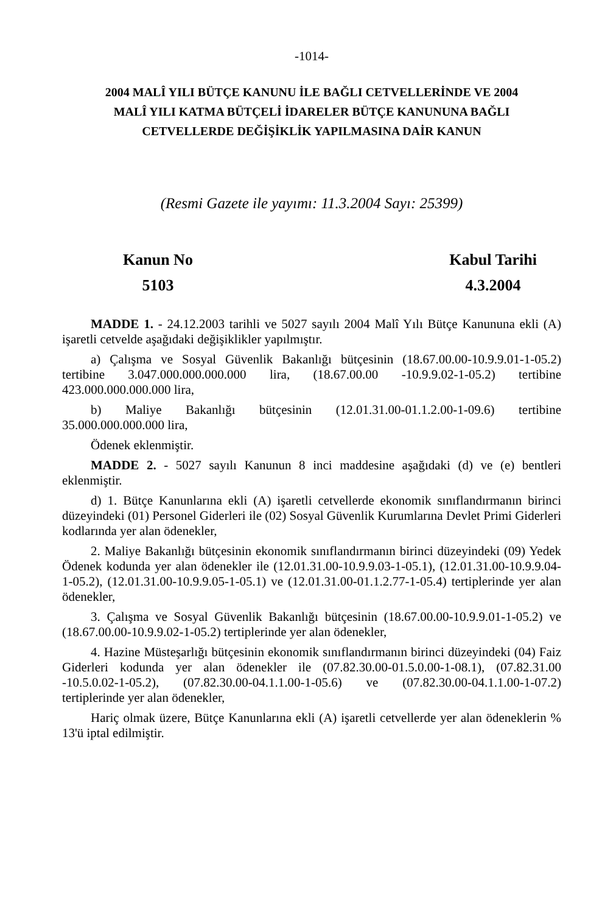-1014-
2004 MALÎ YILI BÜTÇE KANUNU İLE BAĞLI CETVELLERİNDE VE 2004
MALÎ YILI KATMA BÜTÇELİ İDARELER BÜTÇE KANUNUNA BAĞLI
CETVELLERDE DEĞİŞİKLİK YAPILMASINA DAİR KANUN
(Resmi Gazete ile yayımı: 11.3.2004 Sayı: 25399)
Kanun No
5103
Kabul Tarihi
4.3.2004
MADDE 1. - 24.12.2003 tarihli ve 5027 sayılı 2004 Malî Yılı Bütçe Kanununa ekli (A) işaretli cetvelde aşağıdaki değişiklikler yapılmıştır.
a) Çalışma ve Sosyal Güvenlik Bakanlığı bütçesinin (18.67.00.00-10.9.9.01-1-05.2) tertibine 3.047.000.000.000.000 lira, (18.67.00.00 -10.9.9.02-1-05.2) tertibine 423.000.000.000.000 lira,
b) Maliye Bakanlığı bütçesinin (12.01.31.00-01.1.2.00-1-09.6) tertibine 35.000.000.000.000 lira,
Ödenek eklenmiştir.
MADDE 2. - 5027 sayılı Kanunun 8 inci maddesine aşağıdaki (d) ve (e) bentleri eklenmiştir.
d) 1. Bütçe Kanunlarına ekli (A) işaretli cetvellerde ekonomik sınıflandırmanın birinci düzeyindeki (01) Personel Giderleri ile (02) Sosyal Güvenlik Kurumlarına Devlet Primi Giderleri kodlarında yer alan ödenekler,
2. Maliye Bakanlığı bütçesinin ekonomik sınıflandırmanın birinci düzeyindeki (09) Yedek Ödenek kodunda yer alan ödenekler ile (12.01.31.00-10.9.9.03-1-05.1), (12.01.31.00-10.9.9.04-1-05.2), (12.01.31.00-10.9.9.05-1-05.1) ve (12.01.31.00-01.1.2.77-1-05.4) tertiplerinde yer alan ödenekler,
3. Çalışma ve Sosyal Güvenlik Bakanlığı bütçesinin (18.67.00.00-10.9.9.01-1-05.2) ve (18.67.00.00-10.9.9.02-1-05.2) tertiplerinde yer alan ödenekler,
4. Hazine Müsteşarlığı bütçesinin ekonomik sınıflandırmanın birinci düzeyindeki (04) Faiz Giderleri kodunda yer alan ödenekler ile (07.82.30.00-01.5.0.00-1-08.1), (07.82.31.00 -10.5.0.02-1-05.2), (07.82.30.00-04.1.1.00-1-05.6) ve (07.82.30.00-04.1.1.00-1-07.2) tertiplerinde yer alan ödenekler,
Hariç olmak üzere, Bütçe Kanunlarına ekli (A) işaretli cetvellerde yer alan ödeneklerin % 13'ü iptal edilmiştir.